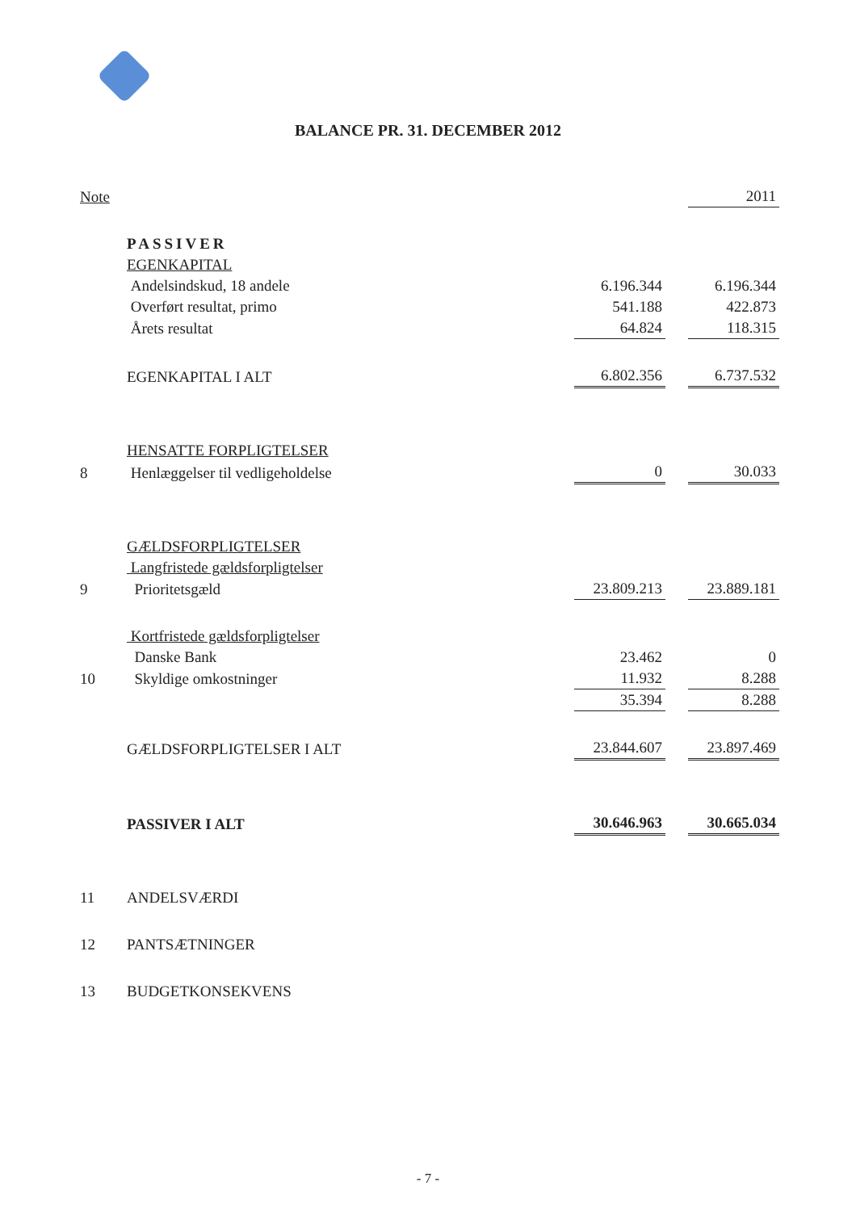BALANCE PR. 31. DECEMBER 2012
| Note | | | | 2011 |
| | PASSIVER | | | |
| | EGENKAPITAL | | | |
| | Andelsindskud, 18 andele | 6.196.344 | | 6.196.344 |
| | Overført resultat, primo | 541.188 | | 422.873 |
| | Årets resultat | 64.824 | | 118.315 |
| | EGENKAPITAL I ALT | 6.802.356 | | 6.737.532 |
| | HENSATTE FORPLIGTELSER | | | |
| 8 | Henlæggelser til vedligeholdelse | 0 | | 30.033 |
| | GÆLDSFORPLIGTELSER | | | |
| | Langfristede gældsforpligtelser | | | |
| 9 | Prioritetsgæld | 23.809.213 | | 23.889.181 |
| | Kortfristede gældsforpligtelser | | | |
| | Danske Bank | 23.462 | | 0 |
| 10 | Skyldige omkostninger | 11.932 | | 8.288 |
| | | 35.394 | | 8.288 |
| | GÆLDSFORPLIGTELSER I ALT | 23.844.607 | | 23.897.469 |
| | PASSIVER I ALT | 30.646.963 | | 30.665.034 |
| 11 | ANDELSVÆRDI | | | |
| 12 | PANTSÆTNINGER | | | |
| 13 | BUDGETKONSEKVENS | | | |
- 7 -